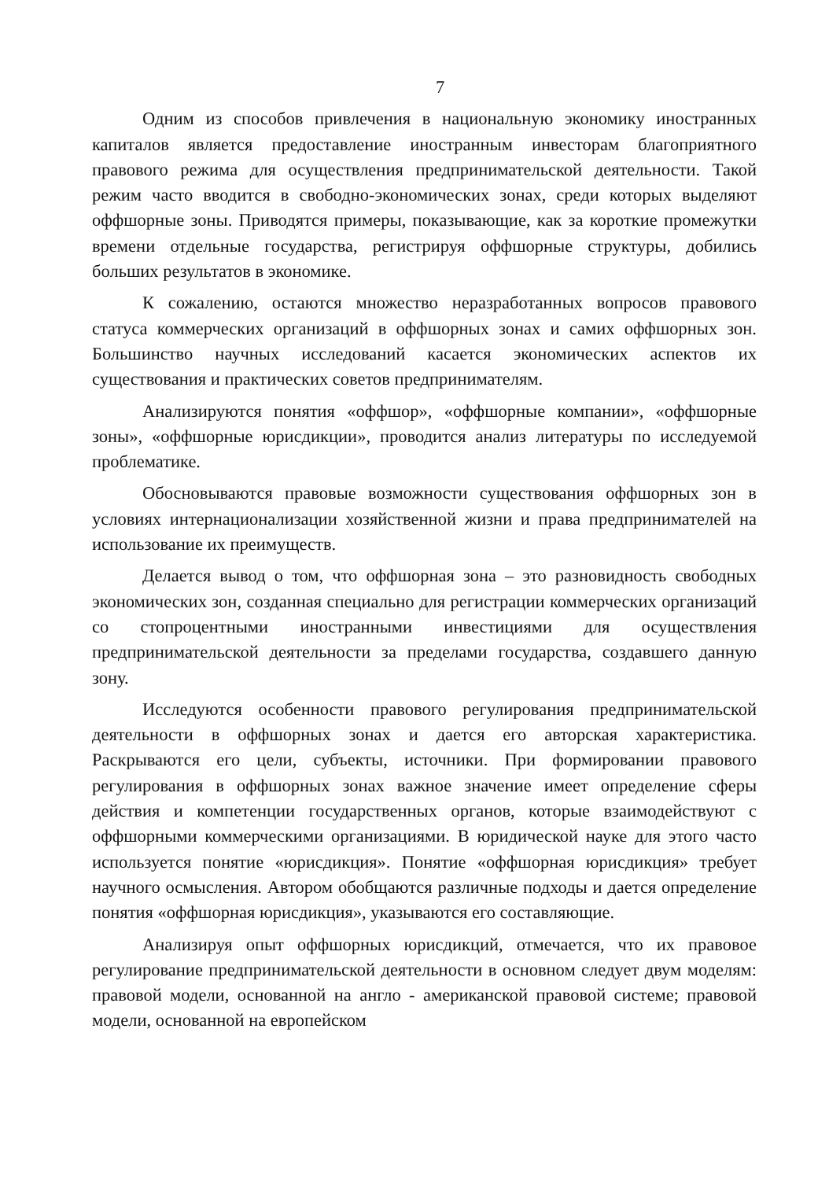7
Одним из способов привлечения в национальную экономику иностранных капиталов является предоставление иностранным инвесторам благоприятного правового режима для осуществления предпринимательской деятельности. Такой режим часто вводится в свободно-экономических зонах, среди которых выделяют оффшорные зоны. Приводятся примеры, показывающие, как за короткие промежутки времени отдельные государства, регистрируя оффшорные структуры, добились больших результатов в экономике.
К сожалению, остаются множество неразработанных вопросов правового статуса коммерческих организаций в оффшорных зонах и самих оффшорных зон. Большинство научных исследований касается экономических аспектов их существования и практических советов предпринимателям.
Анализируются понятия «оффшор», «оффшорные компании», «оффшорные зоны», «оффшорные юрисдикции», проводится анализ литературы по исследуемой проблематике.
Обосновываются правовые возможности существования оффшорных зон в условиях интернационализации хозяйственной жизни и права предпринимателей на использование их преимуществ.
Делается вывод о том, что оффшорная зона – это разновидность свободных экономических зон, созданная специально для регистрации коммерческих организаций со стопроцентными иностранными инвестициями для осуществления предпринимательской деятельности за пределами государства, создавшего данную зону.
Исследуются особенности правового регулирования предпринимательской деятельности в оффшорных зонах и дается его авторская характеристика. Раскрываются его цели, субъекты, источники. При формировании правового регулирования в оффшорных зонах важное значение имеет определение сферы действия и компетенции государственных органов, которые взаимодействуют с оффшорными коммерческими организациями. В юридической науке для этого часто используется понятие «юрисдикция». Понятие «оффшорная юрисдикция» требует научного осмысления. Автором обобщаются различные подходы и дается определение понятия «оффшорная юрисдикция», указываются его составляющие.
Анализируя опыт оффшорных юрисдикций, отмечается, что их правовое регулирование предпринимательской деятельности в основном следует двум моделям: правовой модели, основанной на англо - американской правовой системе; правовой модели, основанной на европейском